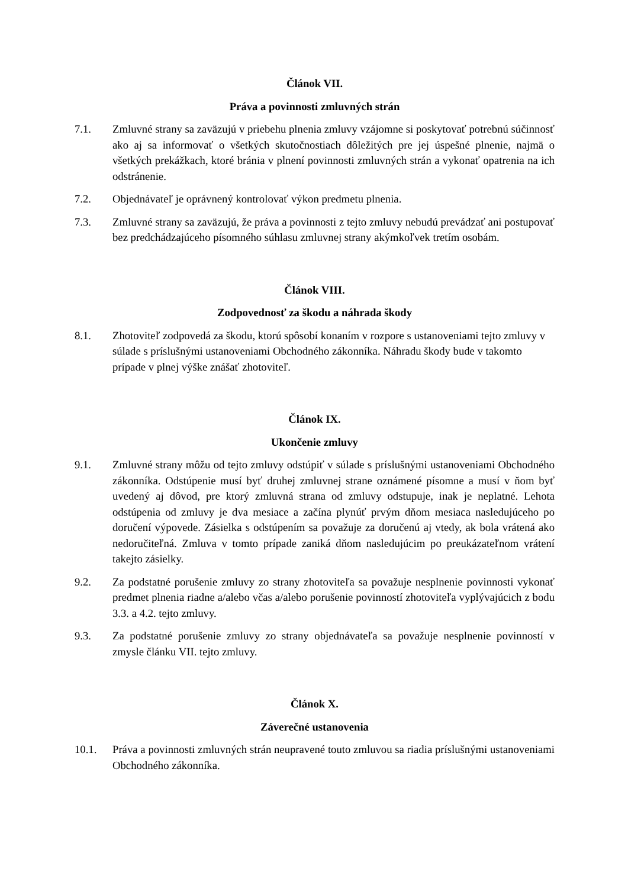Článok VII.
Práva a povinnosti zmluvných strán
7.1. Zmluvné strany sa zaväzujú v priebehu plnenia zmluvy vzájomne si poskytovať potrebnú súčinnosť ako aj sa informovať o všetkých skutočnostiach dôležitých pre jej úspešné plnenie, najmä o všetkých prekážkach, ktoré bránia v plnení povinnosti zmluvných strán a vykonať opatrenia na ich odstránenie.
7.2. Objednávateľ je oprávnený kontrolovať výkon predmetu plnenia.
7.3. Zmluvné strany sa zaväzujú, že práva a povinnosti z tejto zmluvy nebudú prevádzať ani postupovať bez predchádzajúceho písomného súhlasu zmluvnej strany akýmkoľvek tretím osobám.
Článok VIII.
Zodpovednosť za škodu a náhrada škody
8.1. Zhotoviteľ zodpovedá za škodu, ktorú spôsobí konaním v rozpore s ustanoveniami tejto zmluvy v súlade s príslušnými ustanoveniami Obchodného zákonníka. Náhradu škody bude v takomto prípade v plnej výške znášať zhotoviteľ.
Článok IX.
Ukončenie zmluvy
9.1. Zmluvné strany môžu od tejto zmluvy odstúpiť v súlade s príslušnými ustanoveniami Obchodného zákonníka. Odstúpenie musí byť druhej zmluvnej strane oznámené písomne a musí v ňom byť uvedený aj dôvod, pre ktorý zmluvná strana od zmluvy odstupuje, inak je neplatné. Lehota odstúpenia od zmluvy je dva mesiace a začína plynúť prvým dňom mesiaca nasledujúceho po doručení výpovede. Zásielka s odstúpením sa považuje za doručenú aj vtedy, ak bola vrátená ako nedoručiteľná. Zmluva v tomto prípade zaniká dňom nasledujúcim po preukázateľnom vrátení takejto zásielky.
9.2. Za podstatné porušenie zmluvy zo strany zhotoviteľa sa považuje nesplnenie povinnosti vykonať predmet plnenia riadne a/alebo včas a/alebo porušenie povinností zhotoviteľa vyplývajúcich z bodu 3.3. a 4.2. tejto zmluvy.
9.3. Za podstatné porušenie zmluvy zo strany objednávateľa sa považuje nesplnenie povinností v zmysle článku VII. tejto zmluvy.
Článok X.
Záverečné ustanovenia
10.1. Práva a povinnosti zmluvných strán neupravené touto zmluvou sa riadia príslušnými ustanoveniami Obchodného zákonníka.